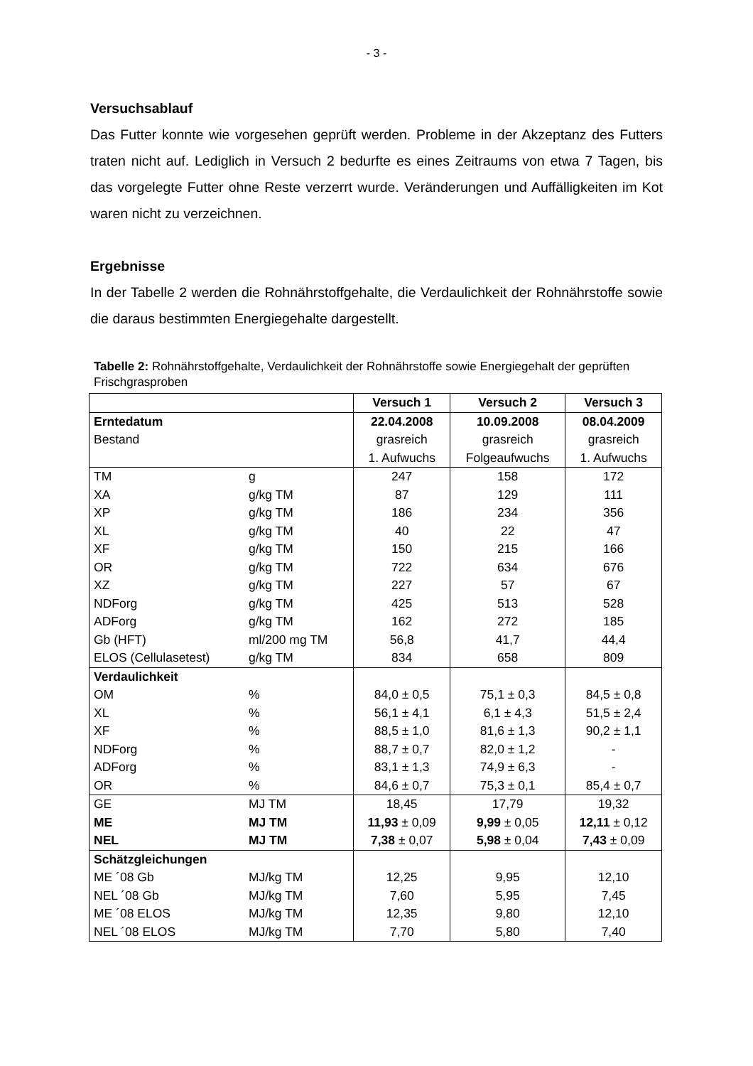- 3 -
Versuchsablauf
Das Futter konnte wie vorgesehen geprüft werden. Probleme in der Akzeptanz des Futters traten nicht auf. Lediglich in Versuch 2 bedurfte es eines Zeitraums von etwa 7 Tagen, bis das vorgelegte Futter ohne Reste verzerrt wurde. Veränderungen und Auffälligkeiten im Kot waren nicht zu verzeichnen.
Ergebnisse
In der Tabelle 2 werden die Rohnährstoffgehalte, die Verdaulichkeit der Rohnährstoffe sowie die daraus bestimmten Energiegehalte dargestellt.
Tabelle 2: Rohnährstoffgehalte, Verdaulichkeit der Rohnährstoffe sowie Energiegehalt der geprüften Frischgrasproben
| | | Versuch 1 | Versuch 2 | Versuch 3 |
| Erntedatum Bestand | | 22.04.2008 grasreich 1. Aufwuchs | 10.09.2008 grasreich Folgeaufwuchs | 08.04.2009 grasreich 1. Aufwuchs |
| TM XA XP XL XF OR XZ NDForg ADForg Gb (HFT) ELOS (Cellulasetest) | g g/kg TM g/kg TM g/kg TM g/kg TM g/kg TM g/kg TM g/kg TM g/kg TM ml/200 mg TM g/kg TM | 247 87 186 40 150 722 227 425 162 56,8 834 | 158 129 234 22 215 634 57 513 272 41,7 658 | 172 111 356 47 166 676 67 528 185 44,4 809 |
| Verdaulichkeit OM XL XF NDForg ADForg OR | % % % % % % | 84,0 ± 0,5 56,1 ± 4,1 88,5 ± 1,0 88,7 ± 0,7 83,1 ± 1,3 84,6 ± 0,7 | 75,1 ± 0,3 6,1 ± 4,3 81,6 ± 1,3 82,0 ± 1,2 74,9 ± 6,3 75,3 ± 0,1 | 84,5 ± 0,8 51,5 ± 2,4 90,2 ± 1,1 - - 85,4 ± 0,7 |
| GE ME NEL | MJ TM MJ TM MJ TM | 18,45 11,93 ± 0,09 7,38 ± 0,07 | 17,79 9,99 ± 0,05 5,98 ± 0,04 | 19,32 12,11 ± 0,12 7,43 ± 0,09 |
| Schätzgleichungen ME ´08 Gb NEL ´08 Gb ME ´08 ELOS NEL ´08 ELOS | MJ/kg TM MJ/kg TM MJ/kg TM MJ/kg TM | 12,25 7,60 12,35 7,70 | 9,95 5,95 9,80 5,80 | 12,10 7,45 12,10 7,40 |